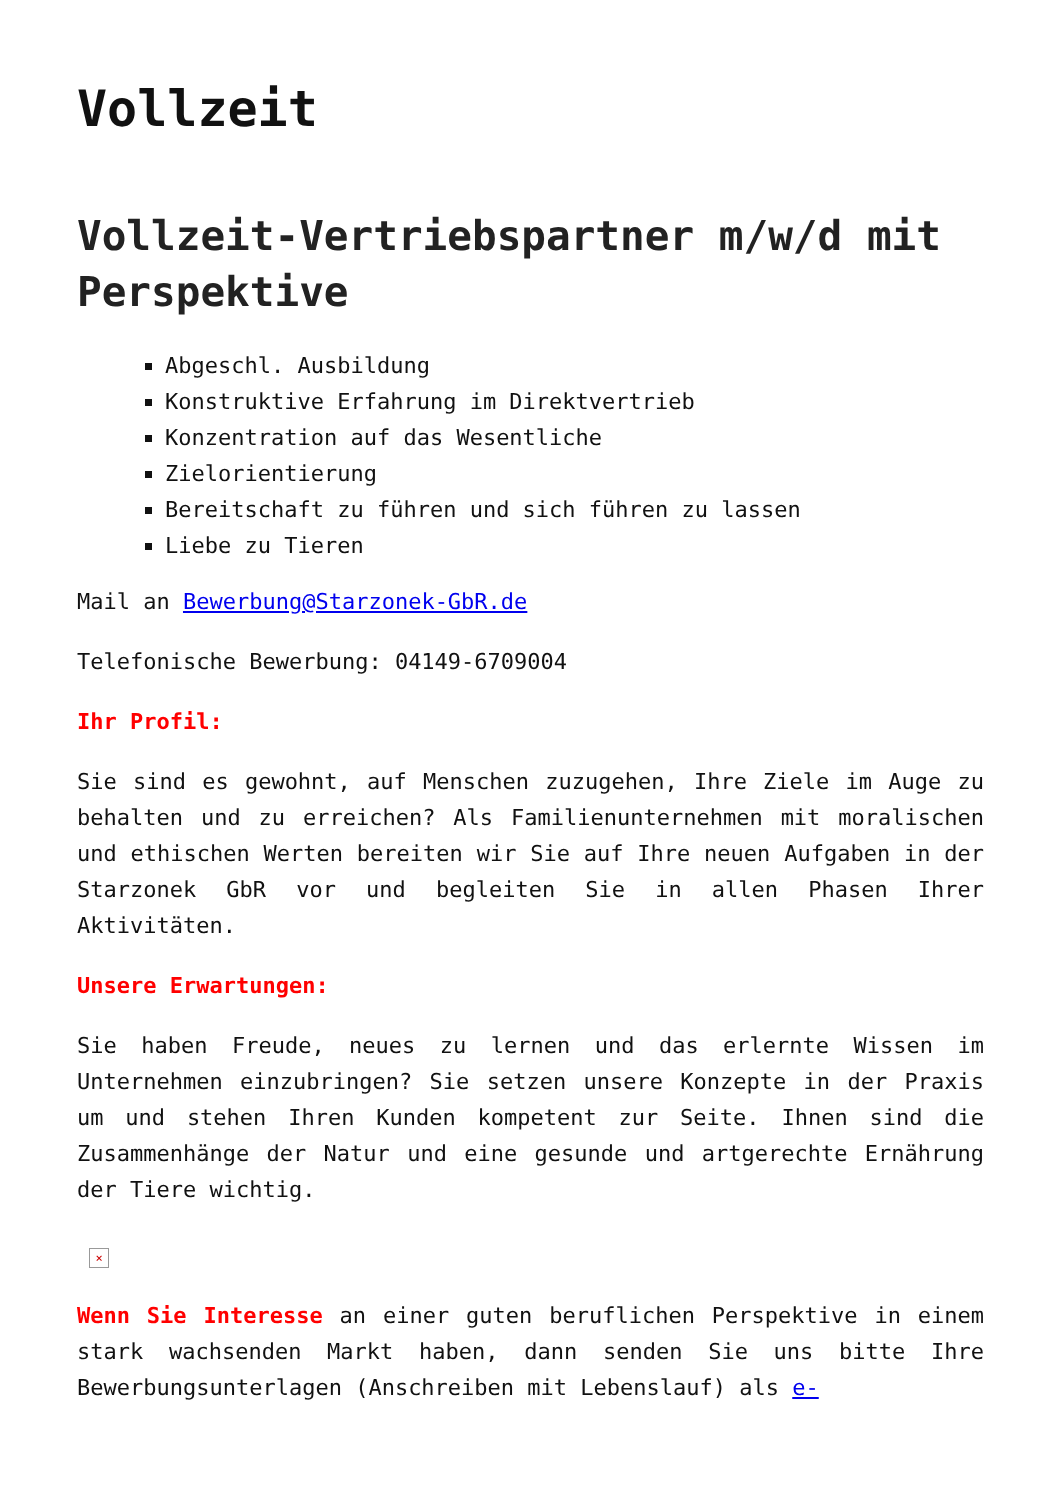Vollzeit
Vollzeit-Vertriebspartner m/w/d mit Perspektive
Abgeschl. Ausbildung
Konstruktive Erfahrung im Direktvertrieb
Konzentration auf das Wesentliche
Zielorientierung
Bereitschaft zu führen und sich führen zu lassen
Liebe zu Tieren
Mail an Bewerbung@Starzonek-GbR.de
Telefonische Bewerbung: 04149-6709004
Ihr Profil:
Sie sind es gewohnt, auf Menschen zuzugehen, Ihre Ziele im Auge zu behalten und zu erreichen? Als Familienunternehmen mit moralischen und ethischen Werten bereiten wir Sie auf Ihre neuen Aufgaben in der Starzonek GbR vor und begleiten Sie in allen Phasen Ihrer Aktivitäten.
Unsere Erwartungen:
Sie haben Freude, neues zu lernen und das erlernte Wissen im Unternehmen einzubringen? Sie setzen unsere Konzepte in der Praxis um und stehen Ihren Kunden kompetent zur Seite. Ihnen sind die Zusammenhänge der Natur und eine gesunde und artgerechte Ernährung der Tiere wichtig.
×
Wenn Sie Interesse an einer guten beruflichen Perspektive in einem stark wachsenden Markt haben, dann senden Sie uns bitte Ihre Bewerbungsunterlagen (Anschreiben mit Lebenslauf) als e-